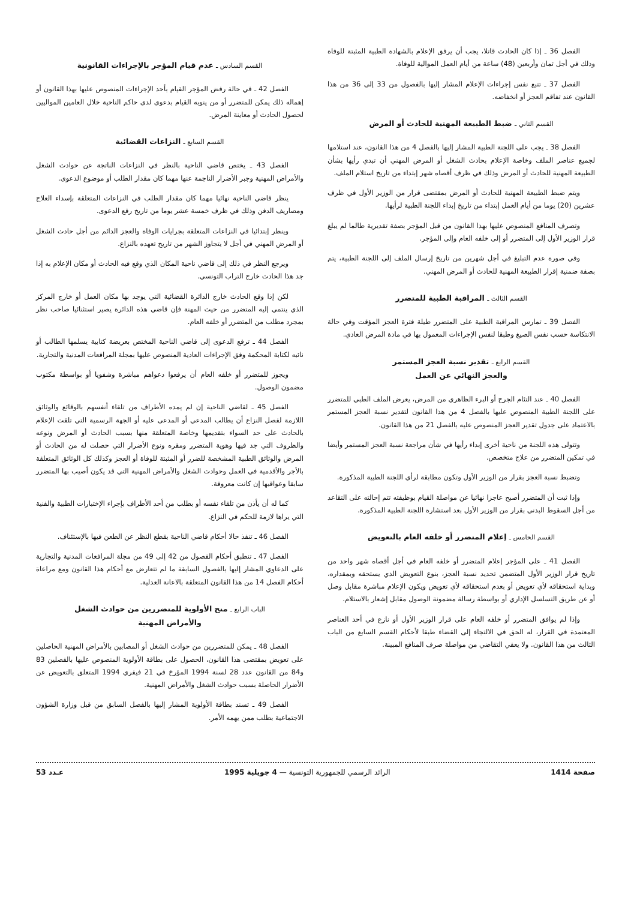الفصل 36 ـ إذا كان الحادث قاتلا، يجب أن يرفق الإعلام بالشهادة الطبية المثبتة للوفاة وذلك في أجل ثمان وأربعين (48) ساعة من أيام العمل الموالية للوفاة.
الفصل 37 ـ تتبع نفس إجراءات الإعلام المشار إليها بالفصول من 33 إلى 36 من هذا القانون عند تفاقم العجز أو انخفاضه.
القسم الثاني ـ ضبط الطبيعة المهنية للحادث أو المرض
الفصل 38 ـ يجب على اللجنة الطبية المشار إليها بالفصل 4 من هذا القانون، عند استلامها لجميع عناصر الملف وخاصة الإعلام بحادث الشغل أو المرض المهني أن تبدي رأيها بشأن الطبيعة المهنية للحادث أو المرض وذلك في ظرف أقصاه شهر إبتداء من تاريخ استلام الملف.
ويتم ضبط الطبيعة المهنية للحادث أو المرض بمقتضى قرار من الوزير الأول في ظرف عشرين (20) يوما من أيام العمل إبتداء من تاريخ إبداء اللجنة الطبية لرأيها.
وتصرف المنافع المنصوص عليها بهذا القانون من قبل المؤجر بصفة تقديرية طالما لم يبلغ قرار الوزير الأول إلى المتضرر أو إلى خلفه العام وإلى المؤجر.
وفي صورة عدم التبليغ في أجل شهرين من تاريخ إرسال الملف إلى اللجنة الطبية، يتم بصفة ضمنية إقرار الطبيعة المهنية للحادث أو المرض المهني.
القسم الثالث ـ المراقبة الطبية للمتضرر
الفصل 39 ـ تمارس المراقبة الطبية على المتضرر طيلة فترة العجز المؤقت وفي حالة الانتكاسة حسب نفس الصيغ وطبقا لنفس الإجراءات المعمول بها في مادة المرض العادي.
القسم الرابع ـ تقدير نسبة العجز المستمر
والعجز النهائي عن العمل
الفصل 40 ـ عند التئام الجرح أو البرء الظاهري من المرض، يعرض الملف الطبي للمتضرر على اللجنة الطبية المنصوص عليها بالفصل 4 من هذا القانون لتقدير نسبة العجز المستمر بالاعتماد على جدول تقدير العجز المنصوص عليه بالفصل 21 من هذا القانون.
وتتولى هذه اللجنة من ناحية أخرى إبداء رأيها في شأن مراجعة نسبة العجز المستمر وأيضا في تمكين المتضرر من علاج متخصص.
وتضبط نسبة العجز بقرار من الوزير الأول وتكون مطابقة لرأي اللجنة الطبية المذكورة.
وإذا ثبت أن المتضرر أصبح عاجزا نهائيا عن مواصلة القيام بوظيفته تتم إحالته على التقاعد من أجل السقوط البدني بقرار من الوزير الأول بعد استشارة اللجنة الطبية المذكورة.
القسم الخامس ـ إعلام المتضرر أو خلفه العام بالتعويض
الفصل 41 ـ على المؤجر إعلام المتضرر أو خلفه العام في أجل أقصاه شهر واحد من تاريخ قرار الوزير الأول المتضمن تحديد نسبة العجز، بنوع التعويض الذي يستحقه وبمقداره، وبداية استحقاقه لأي تعويض أو بعدم استحقاقه لأي تعويض ويكون الإعلام مباشرة مقابل وصل أو عن طريق التسلسل الإداري أو بواسطة رسالة مضمونة الوصول مقابل إشعار بالاستلام.
وإذا لم يوافق المتضرر أو خلفه العام على قرار الوزير الأول أو نازع في أحد العناصر المعتمدة في القرار، له الحق في الالتجاء إلى القضاء طبقا لأحكام القسم السابع من الباب الثالث من هذا القانون. ولا يعفي التقاضي من مواصلة صرف المنافع المبينة.
القسم السادس ـ عدم قيام المؤجر بالإجراءات القانونية
الفصل 42 ـ في حالة رفض المؤجر القيام بأحد الإجراءات المنصوص عليها بهذا القانون أو إهماله ذلك يمكن للمتضرر أو من ينوبه القيام بدعوى لدى حاكم الناحية خلال العامين المواليين لحصول الحادث أو معاينة المرض.
القسم السابع ـ النزاعات القضائية
الفصل 43 ـ يختص قاضي الناحية بالنظر في النزاعات الناتجة عن حوادث الشغل والأمراض المهنية وجبر الأضرار الناجمة عنها مهما كان مقدار الطلب أو موضوع الدعوى.
ينظر قاضي الناحية نهائيا مهما كان مقدار الطلب في النزاعات المتعلقة بإسداء العلاج ومصاريف الدفن وذلك في ظرف خمسة عشر يوما من تاريخ رفع الدعوى.
وينظر إبتدائيا في النزاعات المتعلقة بجرايات الوفاة والعجز الدائم من أجل حادث الشغل أو المرض المهني في أجل لا يتجاوز الشهر من تاريخ تعهده بالنزاع.
ويرجع النظر في ذلك إلى قاضي ناحية المكان الذي وقع فيه الحادث أو مكان الإعلام به إذا جد هذا الحادث خارج التراب التونسي.
لكن إذا وقع الحادث خارج الدائرة القضائية التي يوجد بها مكان العمل أو خارج المركز الذي ينتمي إليه المتضرر من حيث المهنة فإن قاضي هذه الدائرة يصير استثنائيا صاحب نظر بمجرد مطلب من المتضرر أو خلفه العام.
الفصل 44 ـ ترفع الدعوى إلى قاضي الناحية المختص بعريضة كتابية يسلمها الطالب أو نائبه لكتابة المحكمة وفق الإجراءات العادية المنصوص عليها بمجلة المرافعات المدنية والتجارية.
ويجوز للمتضرر أو خلفه العام أن يرفعوا دعواهم مباشرة وشفويا أو بواسطة مكتوب مضمون الوصول.
الفصل 45 ـ لقاضي الناحية إن لم يمده الأطراف من تلقاء أنفسهم بالوقائع والوثائق اللازمة لفصل النزاع أن يطالب المدعي أو المدعى عليه أو الجهة الرسمية التي تلقت الإعلام بالحادث على حد السواء بتقديمها وخاصة المتعلقة منها بسبب الحادث أو المرض ونوعه والظروف التي جد فيها وهوية المتضرر ومقره ونوع الأضرار التي حصلت له من الحادث أو المرض والوثائق الطبية المشخصة للضرر أو المثبتة للوفاة أو العجز وكذلك كل الوثائق المتعلقة بالأجر والأقدمية في العمل وحوادث الشغل والأمراض المهنية التي قد يكون أصيب بها المتضرر سابقا وعواقبها إن كانت معروفة.
كما له أن يأذن من تلقاء نفسه أو بطلب من أحد الأطراف بإجراء الإختبارات الطبية والفنية التي يراها لازمة للحكم في النزاع.
الفصل 46 ـ تنفذ حالا أحكام قاضي الناحية بقطع النظر عن الطعن فيها بالإستئناف.
الفصل 47 ـ تنطبق أحكام الفصول من 42 إلى 49 من مجلة المرافعات المدنية والتجارية على الدعاوي المشار إليها بالفصول السابقة ما لم تتعارض مع أحكام هذا القانون ومع مراعاة أحكام الفصل 14 من هذا القانون المتعلقة بالاعانة العدلية.
الباب الرابع ـ منح الأولوية للمتضررين من حوادث الشغل
والأمراض المهنية
الفصل 48 ـ يمكن للمتضررين من حوادث الشغل أو المصابين بالأمراض المهنية الحاصلين على تعويض بمقتضى هذا القانون، الحصول على بطاقة الأولوية المنصوص عليها بالفصلين 83 و84 من القانون عدد 28 لسنة 1994 المؤرخ في 21 فيفري 1994 المتعلق بالتعويض عن الأضرار الحاصلة بسبب حوادث الشغل والأمراض المهنية.
الفصل 49 ـ تسند بطاقة الأولوية المشار إليها بالفصل السابق من قبل وزارة الشؤون الاجتماعية بطلب ممن يهمه الأمر.
صفحة 1414 الرائد الرسمي للجمهورية التونسية — 4 جويلية 1995 عـدد 53